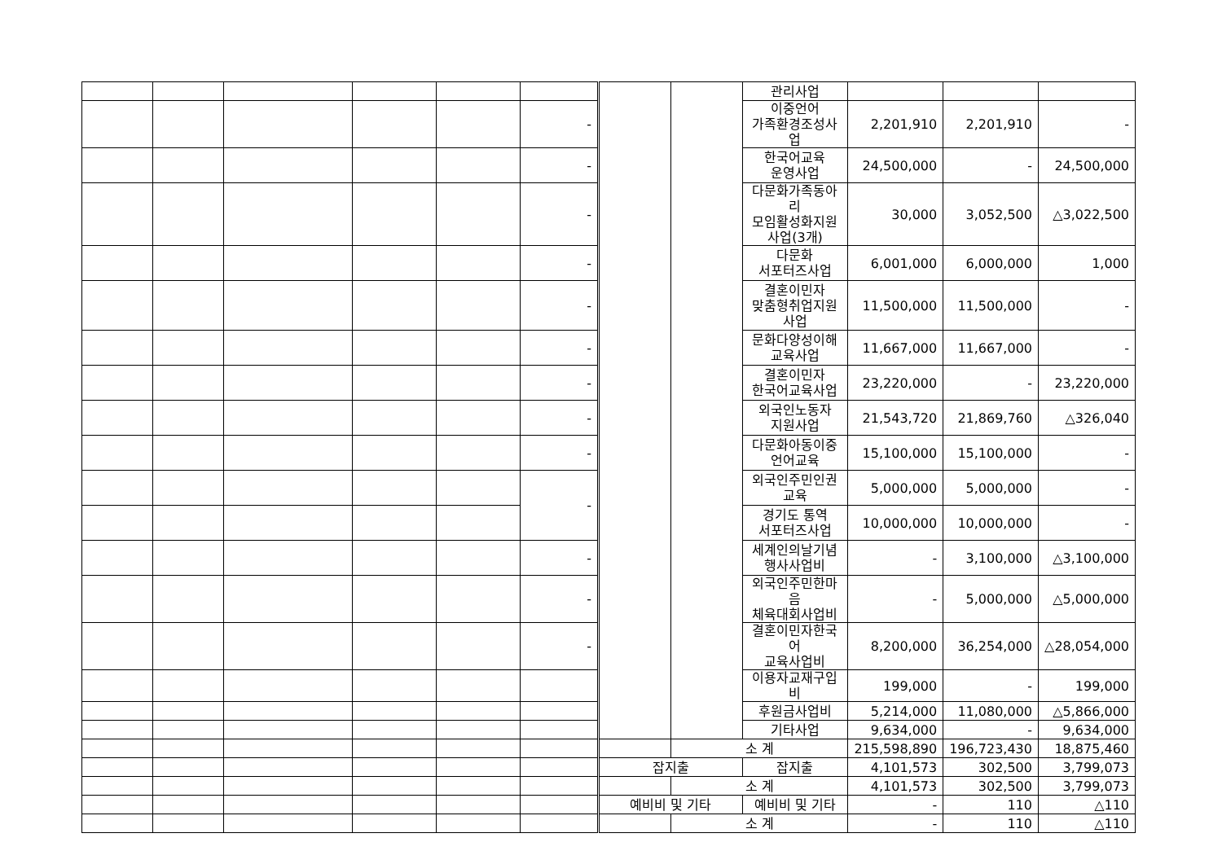| | | | | | | | | 관리사업 | | | |
| | | | | | - | | | 이중언어 가족환경조성사업 | 2,201,910 | 2,201,910 | - |
| | | | | | - | | | 한국어교육 운영사업 | 24,500,000 | - | 24,500,000 |
| | | | | | - | | | 다문화가족동아리 모임활성화지원 사업(3개) | 30,000 | 3,052,500 | △3,022,500 |
| | | | | | - | | | 다문화 서포터즈사업 | 6,001,000 | 6,000,000 | 1,000 |
| | | | | | - | | | 결혼이민자 맞춤형취업지원 사업 | 11,500,000 | 11,500,000 | - |
| | | | | | - | | | 문화다양성이해 교육사업 | 11,667,000 | 11,667,000 | - |
| | | | | | - | | | 결혼이민자 한국어교육사업 | 23,220,000 | - | 23,220,000 |
| | | | | | - | | | 외국인노동자 지원사업 | 21,543,720 | 21,869,760 | △326,040 |
| | | | | | - | | | 다문화아동이중 언어교육 | 15,100,000 | 15,100,000 | - |
| | | | | | - | | | 외국인주민인권 교육 | 5,000,000 | 5,000,000 | - |
| | | | | | | | | 경기도 통역 서포터즈사업 | 10,000,000 | 10,000,000 | - |
| | | | | | - | | | 세계인의날기념 행사사업비 | - | 3,100,000 | △3,100,000 |
| | | | | | - | | | 외국인주민한마음 체육대회사업비 | - | 5,000,000 | △5,000,000 |
| | | | | | - | | | 결혼이민자한국어 교육사업비 | 8,200,000 | 36,254,000 | △28,054,000 |
| | | | | | | | | 이용자교재구입비 | 199,000 | - | 199,000 |
| | | | | | | | | 후원금사업비 | 5,214,000 | 11,080,000 | △5,866,000 |
| | | | | | | | | 기타사업 | 9,634,000 | - | 9,634,000 |
| | | | | | | | 소 계 | | 215,598,890 | 196,723,430 | 18,875,460 |
| | | | | | | 잡지출 | | 잡지출 | 4,101,573 | 302,500 | 3,799,073 |
| | | | | | | | 소 계 | | 4,101,573 | 302,500 | 3,799,073 |
| | | | | | | 예비비 및 기타 | | 예비비 및 기타 | - | 110 | △110 |
| | | | | | | | 소 계 | | - | 110 | △110 |